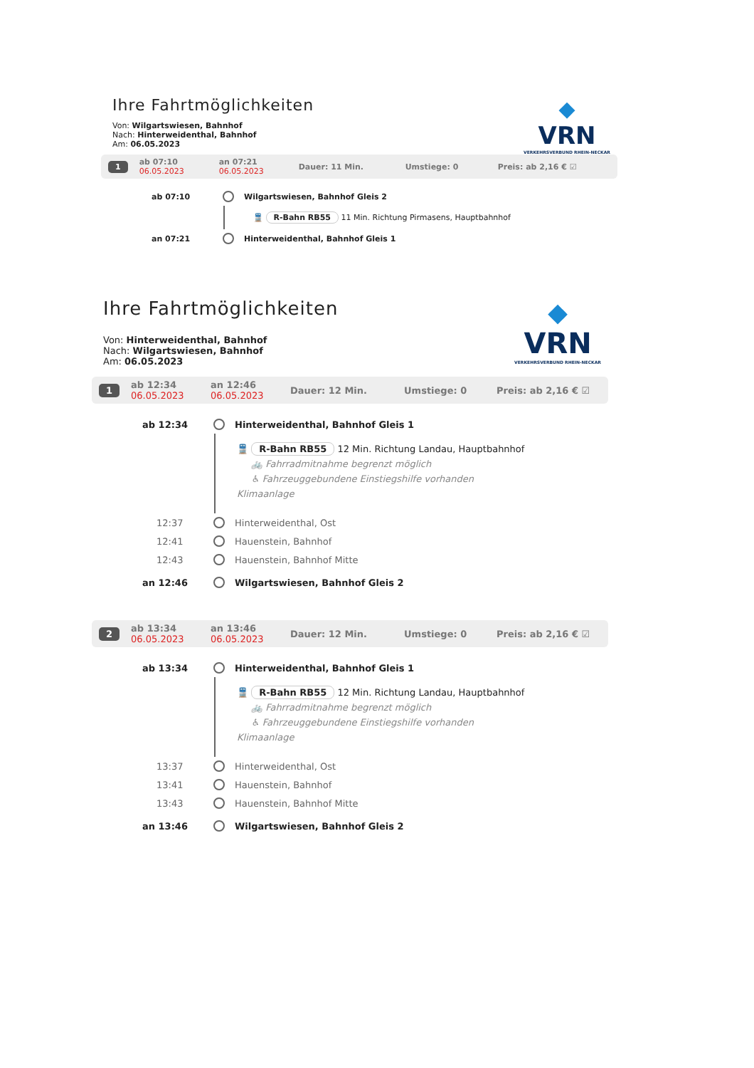Ihre Fahrtmöglichkeiten
Von: Wilgartswiesen, Bahnhof
Nach: Hinterweidenthal, Bahnhof
Am: 06.05.2023
◆
VRN
VERKEHRSVERBUND RHEIN-NECKAR
1 ab 07:10
06.05.2023 an 07:21
06.05.2023 Dauer: 11 Min. Umstiege: 0 Preis: ab 2,16 € ☑
ab 07:10 Wilgartswiesen, Bahnhof Gleis 2
🚆 R-Bahn RB55 11 Min. Richtung Pirmasens, Hauptbahnhof
an 07:21 Hinterweidenthal, Bahnhof Gleis 1
Ihre Fahrtmöglichkeiten
Von: Hinterweidenthal, Bahnhof
Nach: Wilgartswiesen, Bahnhof
Am: 06.05.2023
◆
VRN
VERKEHRSVERBUND RHEIN-NECKAR
1 ab 12:34
06.05.2023 an 12:46
06.05.2023 Dauer: 12 Min. Umstiege: 0 Preis: ab 2,16 € ☑
ab 12:34 Hinterweidenthal, Bahnhof Gleis 1
🚆 R-Bahn RB55 12 Min. Richtung Landau, Hauptbahnhof
🚲 Fahrradmitnahme begrenzt möglich
♿ Fahrzeuggebundene Einstiegshilfe vorhanden
Klimaanlage
12:37 Hinterweidenthal, Ost
12:41 Hauenstein, Bahnhof
12:43 Hauenstein, Bahnhof Mitte
an 12:46 Wilgartswiesen, Bahnhof Gleis 2
2 ab 13:34
06.05.2023 an 13:46
06.05.2023 Dauer: 12 Min. Umstiege: 0 Preis: ab 2,16 € ☑
ab 13:34 Hinterweidenthal, Bahnhof Gleis 1
🚆 R-Bahn RB55 12 Min. Richtung Landau, Hauptbahnhof
🚲 Fahrradmitnahme begrenzt möglich
♿ Fahrzeuggebundene Einstiegshilfe vorhanden
Klimaanlage
13:37 Hinterweidenthal, Ost
13:41 Hauenstein, Bahnhof
13:43 Hauenstein, Bahnhof Mitte
an 13:46 Wilgartswiesen, Bahnhof Gleis 2